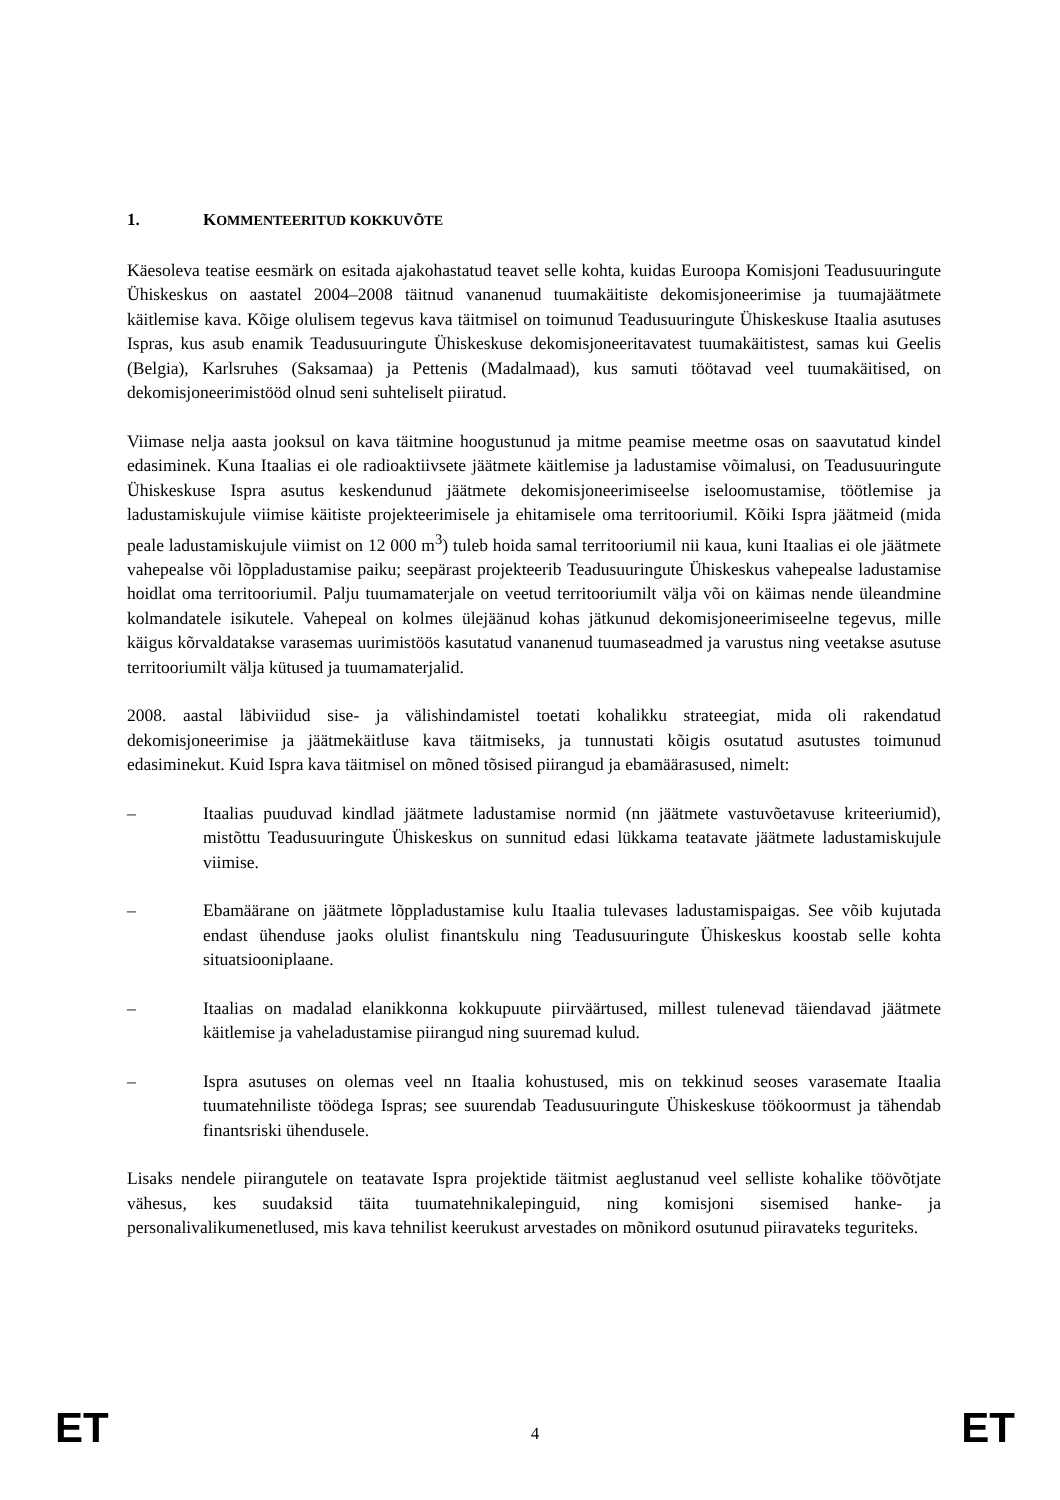1. KOMMENTEERITUD KOKKUVÕTE
Käesoleva teatise eesmärk on esitada ajakohastatud teavet selle kohta, kuidas Euroopa Komisjoni Teadusuuringute Ühiskeskus on aastatel 2004–2008 täitnud vananenud tuumakäitiste dekomisjoneerimise ja tuumajäätmete käitlemise kava. Kõige olulisem tegevus kava täitmisel on toimunud Teadusuuringute Ühiskeskuse Itaalia asutuses Ispras, kus asub enamik Teadusuuringute Ühiskeskuse dekomisjoneeritavatest tuumakäitistest, samas kui Geelis (Belgia), Karlsruhes (Saksamaa) ja Pettenis (Madalmaad), kus samuti töötavad veel tuumakäitised, on dekomisjoneerimistööd olnud seni suhteliselt piiratud.
Viimase nelja aasta jooksul on kava täitmine hoogustunud ja mitme peamise meetme osas on saavutatud kindel edasiminek. Kuna Itaalias ei ole radioaktiivsete jäätmete käitlemise ja ladustamise võimalusi, on Teadusuuringute Ühiskeskuse Ispra asutus keskendunud jäätmete dekomisjoneerimiseelse iseloomustamise, töötlemise ja ladustamiskujule viimise käitiste projekteerimisele ja ehitamisele oma territooriumil. Kõiki Ispra jäätmeid (mida peale ladustamiskujule viimist on 12 000 m<sup>3</sup>) tuleb hoida samal territooriumil nii kaua, kuni Itaalias ei ole jäätmete vahepealse või lõppladustamise paiku; seepärast projekteerib Teadusuuringute Ühiskeskus vahepealse ladustamise hoidlat oma territooriumil. Palju tuumamaterjale on veetud territooriumilt välja või on käimas nende üleandmine kolmandatele isikutele. Vahepeal on kolmes ülejäänud kohas jätkunud dekomisjoneerimiseelne tegevus, mille käigus kõrvaldatakse varasemas uurimistöös kasutatud vananenud tuumaseadmed ja varustus ning veetakse asutuse territooriumilt välja kütused ja tuumamaterjalid.
2008. aastal läbiviidud sise- ja välishindamistel toetati kohalikku strateegiat, mida oli rakendatud dekomisjoneerimise ja jäätmekäitluse kava täitmiseks, ja tunnustati kõigis osutatud asutustes toimunud edasiminekut. Kuid Ispra kava täitmisel on mõned tõsised piirangud ja ebamäärasused, nimelt:
– Itaalias puuduvad kindlad jäätmete ladustamise normid (nn jäätmete vastuvõetavuse kriteeriumid), mistõttu Teadusuuringute Ühiskeskus on sunnitud edasi lükkama teatavate jäätmete ladustamiskujule viimise.
– Ebamäärane on jäätmete lõppladustamise kulu Itaalia tulevases ladustamispaigas. See võib kujutada endast ühenduse jaoks olulist finantskulu ning Teadusuuringute Ühiskeskus koostab selle kohta situatsiooniplaane.
– Itaalias on madalad elanikkonna kokkupuute piirväärtused, millest tulenevad täiendavad jäätmete käitlemise ja vaheladustamise piirangud ning suuremad kulud.
– Ispra asutuses on olemas veel nn Itaalia kohustused, mis on tekkinud seoses varasemate Itaalia tuumatehniliste töödega Ispras; see suurendab Teadusuuringute Ühiskeskuse töökoormust ja tähendab finantsriski ühendusele.
Lisaks nendele piirangutele on teatavate Ispra projektide täitmist aeglustanud veel selliste kohalike töövõtjate vähesus, kes suudaksid täita tuumatehnikalepinguid, ning komisjoni sisemised hanke- ja personalivalikumenetlused, mis kava tehnilist keerukust arvestades on mõnikord osutunud piiravateks teguriteks.
ET 4 ET